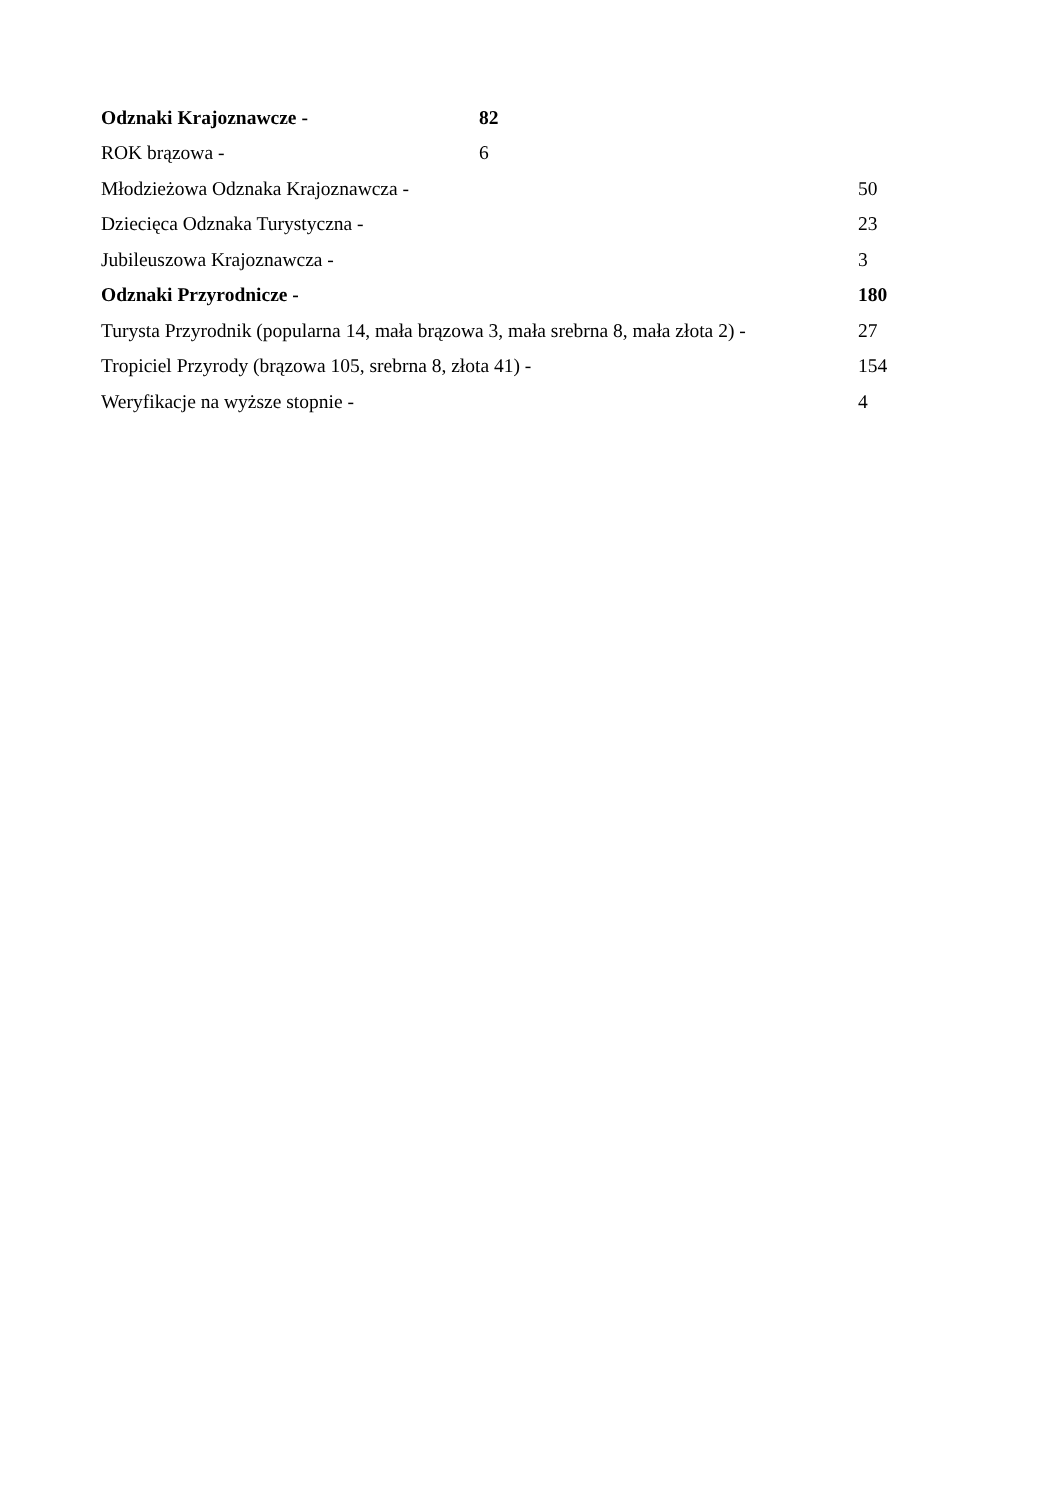Odznaki Krajoznawcze - 82
ROK brązowa - 6
Młodzieżowa Odznaka Krajoznawcza - 50
Dziecięca Odznaka Turystyczna - 23
Jubileuszowa Krajoznawcza - 3
Odznaki Przyrodnicze - 180
Turysta Przyrodnik (popularna 14, mała brązowa 3, mała srebrna 8, mała złota 2) - 27
Tropiciel Przyrody (brązowa 105, srebrna 8, złota 41) - 154
Weryfikacje na wyższe stopnie - 4